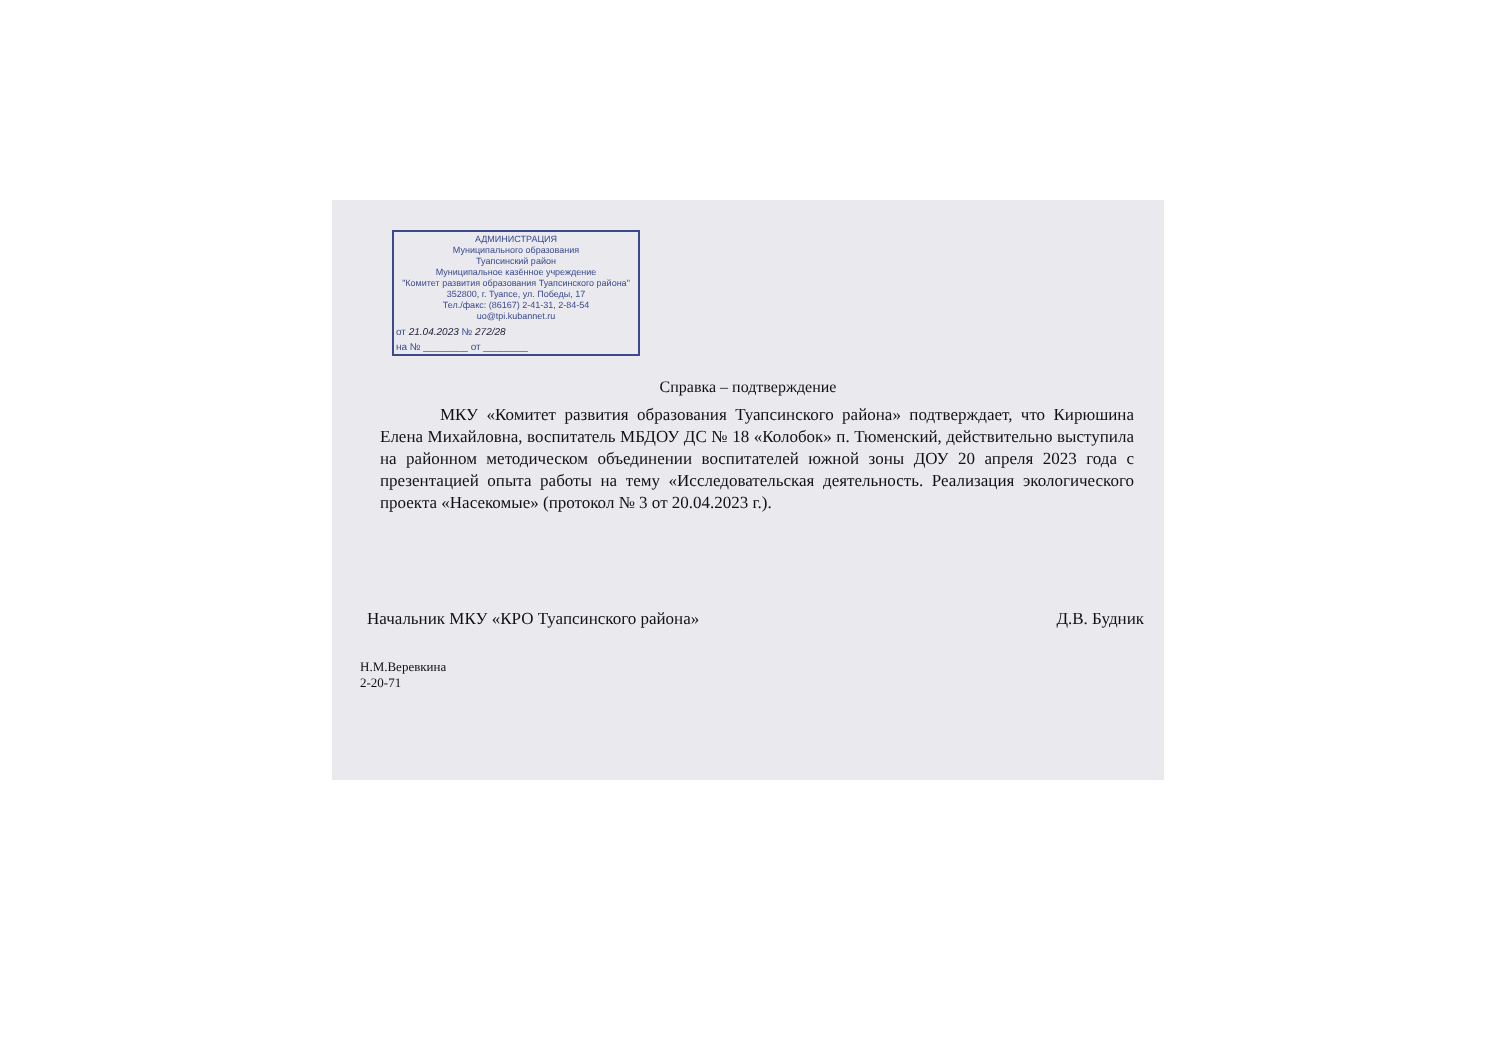АДМИНИСТРАЦИЯ
Муниципального образования
Туапсинский район
Муниципальное казённое учреждение
"Комитет развития образования Туапсинского района"
352800, г. Туапсе, ул. Победы, 17
Тел./факс: (86167) 2-41-31, 2-84-54
uo@tpi.kubannet.ru
от 21.04.2023 № 272/28
на № ________ от ________
Справка – подтверждение
МКУ «Комитет развития образования Туапсинского района» подтверждает, что Кирюшина Елена Михайловна, воспитатель МБДОУ ДС № 18 «Колобок» п. Тюменский, действительно выступила на районном методическом объединении воспитателей южной зоны ДОУ 20 апреля 2023 года с презентацией опыта работы на тему «Исследовательская деятельность. Реализация экологического проекта «Насекомые» (протокол № 3 от 20.04.2023 г.).
Начальник МКУ «КРО Туапсинского района» Д.В. Будник
Н.М.Веревкина
2-20-71